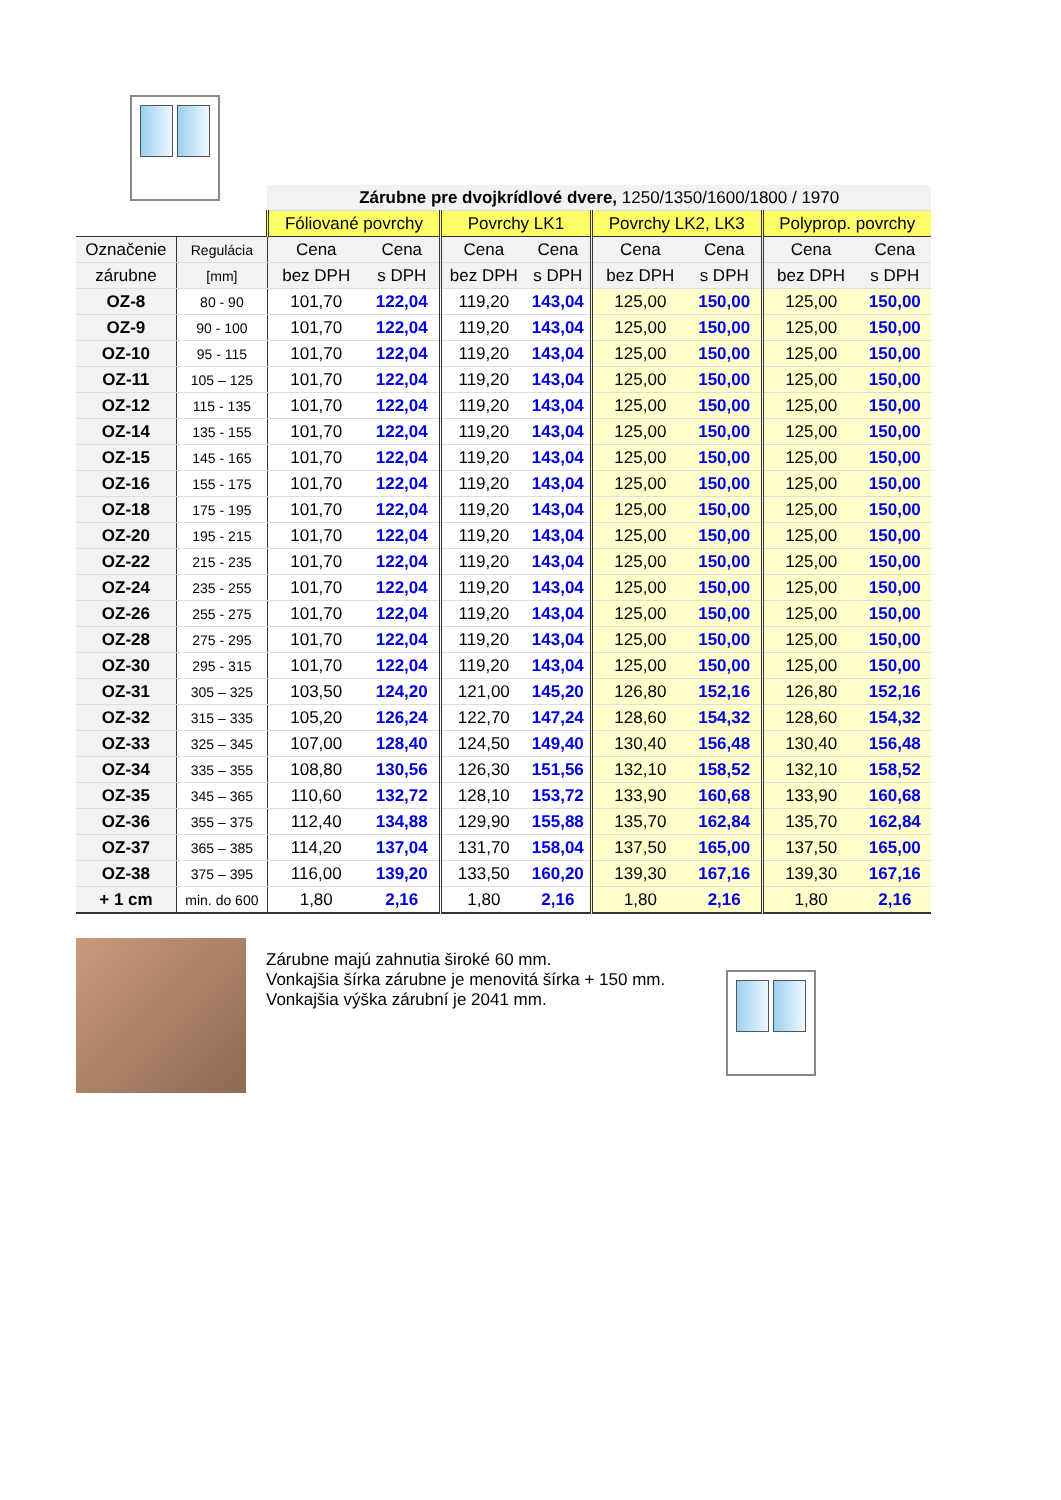| | | Zárubne pre dvojkrídlové dvere, 1250/1350/1600/1800 / 1970 | | | | | | | |
| | | Fóliované povrchy | | Povrchy LK1 | | Povrchy LK2, LK3 | | Polyprop. povrchy | |
| Označenie | Regulácia | Cena | Cena | Cena | Cena | Cena | Cena | Cena | Cena |
| zárubne | [mm] | bez DPH | s DPH | bez DPH | s DPH | bez DPH | s DPH | bez DPH | s DPH |
| OZ-8 | 80 - 90 | 101,70 | 122,04 | 119,20 | 143,04 | 125,00 | 150,00 | 125,00 | 150,00 |
| OZ-9 | 90 - 100 | 101,70 | 122,04 | 119,20 | 143,04 | 125,00 | 150,00 | 125,00 | 150,00 |
| OZ-10 | 95 - 115 | 101,70 | 122,04 | 119,20 | 143,04 | 125,00 | 150,00 | 125,00 | 150,00 |
| OZ-11 | 105 – 125 | 101,70 | 122,04 | 119,20 | 143,04 | 125,00 | 150,00 | 125,00 | 150,00 |
| OZ-12 | 115 - 135 | 101,70 | 122,04 | 119,20 | 143,04 | 125,00 | 150,00 | 125,00 | 150,00 |
| OZ-14 | 135 - 155 | 101,70 | 122,04 | 119,20 | 143,04 | 125,00 | 150,00 | 125,00 | 150,00 |
| OZ-15 | 145 - 165 | 101,70 | 122,04 | 119,20 | 143,04 | 125,00 | 150,00 | 125,00 | 150,00 |
| OZ-16 | 155 - 175 | 101,70 | 122,04 | 119,20 | 143,04 | 125,00 | 150,00 | 125,00 | 150,00 |
| OZ-18 | 175 - 195 | 101,70 | 122,04 | 119,20 | 143,04 | 125,00 | 150,00 | 125,00 | 150,00 |
| OZ-20 | 195 - 215 | 101,70 | 122,04 | 119,20 | 143,04 | 125,00 | 150,00 | 125,00 | 150,00 |
| OZ-22 | 215 - 235 | 101,70 | 122,04 | 119,20 | 143,04 | 125,00 | 150,00 | 125,00 | 150,00 |
| OZ-24 | 235 - 255 | 101,70 | 122,04 | 119,20 | 143,04 | 125,00 | 150,00 | 125,00 | 150,00 |
| OZ-26 | 255 - 275 | 101,70 | 122,04 | 119,20 | 143,04 | 125,00 | 150,00 | 125,00 | 150,00 |
| OZ-28 | 275 - 295 | 101,70 | 122,04 | 119,20 | 143,04 | 125,00 | 150,00 | 125,00 | 150,00 |
| OZ-30 | 295 - 315 | 101,70 | 122,04 | 119,20 | 143,04 | 125,00 | 150,00 | 125,00 | 150,00 |
| OZ-31 | 305 – 325 | 103,50 | 124,20 | 121,00 | 145,20 | 126,80 | 152,16 | 126,80 | 152,16 |
| OZ-32 | 315 – 335 | 105,20 | 126,24 | 122,70 | 147,24 | 128,60 | 154,32 | 128,60 | 154,32 |
| OZ-33 | 325 – 345 | 107,00 | 128,40 | 124,50 | 149,40 | 130,40 | 156,48 | 130,40 | 156,48 |
| OZ-34 | 335 – 355 | 108,80 | 130,56 | 126,30 | 151,56 | 132,10 | 158,52 | 132,10 | 158,52 |
| OZ-35 | 345 – 365 | 110,60 | 132,72 | 128,10 | 153,72 | 133,90 | 160,68 | 133,90 | 160,68 |
| OZ-36 | 355 – 375 | 112,40 | 134,88 | 129,90 | 155,88 | 135,70 | 162,84 | 135,70 | 162,84 |
| OZ-37 | 365 – 385 | 114,20 | 137,04 | 131,70 | 158,04 | 137,50 | 165,00 | 137,50 | 165,00 |
| OZ-38 | 375 – 395 | 116,00 | 139,20 | 133,50 | 160,20 | 139,30 | 167,16 | 139,30 | 167,16 |
| + 1 cm | min. do 600 | 1,80 | 2,16 | 1,80 | 2,16 | 1,80 | 2,16 | 1,80 | 2,16 |
Zárubne majú zahnutia široké 60 mm.
Vonkajšia šírka zárubne je menovitá šírka + 150 mm.
Vonkajšia výška zárubní je 2041 mm.